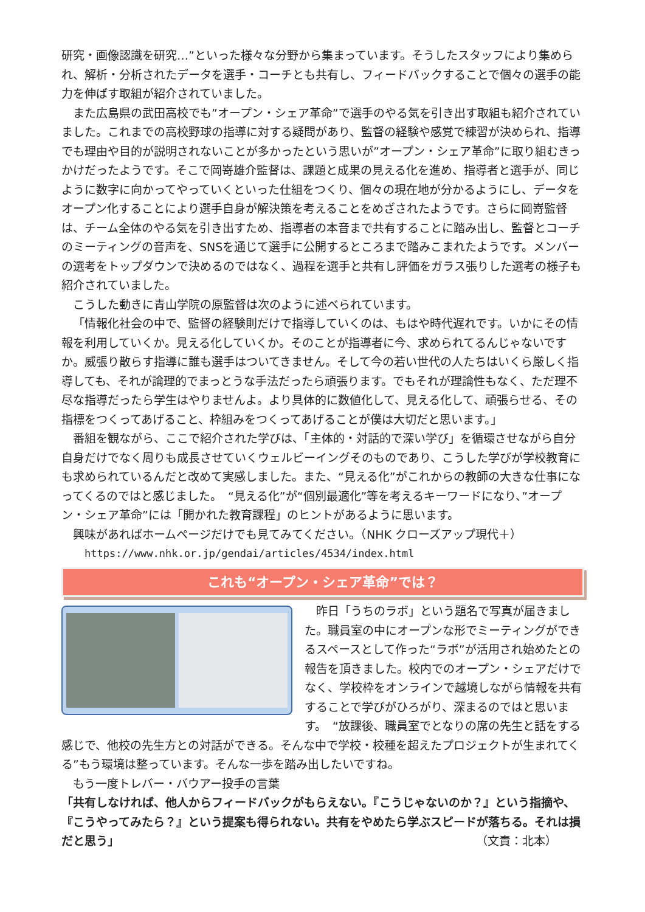研究・画像認識を研究…”といった様々な分野から集まっています。そうしたスタッフにより集められ、解析・分析されたデータを選手・コーチとも共有し、フィードバックすることで個々の選手の能力を伸ばす取組が紹介されていました。
また広島県の武田高校でも”オープン・シェア革命”で選手のやる気を引き出す取組も紹介されていました。これまでの高校野球の指導に対する疑問があり、監督の経験や感覚で練習が決められ、指導でも理由や目的が説明されないことが多かったという思いが”オープン・シェア革命”に取り組むきっかけだったようです。そこで岡嵜雄介監督は、課題と成果の見える化を進め、指導者と選手が、同じように数字に向かってやっていくといった仕組をつくり、個々の現在地が分かるようにし、データをオープン化することにより選手自身が解決策を考えることをめざされたようです。さらに岡嵜監督は、チーム全体のやる気を引き出すため、指導者の本音まで共有することに踏み出し、監督とコーチのミーティングの音声を、SNSを通じて選手に公開するところまで踏みこまれたようです。メンバーの選考をトップダウンで決めるのではなく、過程を選手と共有し評価をガラス張りした選考の様子も紹介されていました。
こうした動きに青山学院の原監督は次のように述べられています。
「情報化社会の中で、監督の経験則だけで指導していくのは、もはや時代遅れです。いかにその情報を利用していくか。見える化していくか。そのことが指導者に今、求められてるんじゃないですか。威張り散らす指導に誰も選手はついてきません。そして今の若い世代の人たちはいくら厳しく指導しても、それが論理的でまっとうな手法だったら頑張ります。でもそれが理論性もなく、ただ理不尽な指導だったら学生はやりませんよ。より具体的に数値化して、見える化して、頑張らせる、その指標をつくってあげること、枠組みをつくってあげることが僕は大切だと思います。」
番組を観ながら、ここで紹介された学びは、「主体的・対話的で深い学び」を循環させながら自分自身だけでなく周りも成長させていくウェルビーイングそのものであり、こうした学びが学校教育にも求められているんだと改めて実感しました。また、“見える化”がこれからの教師の大きな仕事になってくるのではと感じました。　“見える化”が“個別最適化”等を考えるキーワードになり、”オープン・シェア革命”には「開かれた教育課程」のヒントがあるように思います。
興味があればホームページだけでも見てみてください。（NHK クローズアップ現代＋）
https://www.nhk.or.jp/gendai/articles/4534/index.html
これも“オープン・シェア革命”では？
昨日「うちのラボ」という題名で写真が届きました。職員室の中にオープンな形でミーティングができるスペースとして作った“ラボ”が活用され始めたとの報告を頂きました。校内でのオープン・シェアだけでなく、学校枠をオンラインで越境しながら情報を共有することで学びがひろがり、深まるのではと思います。　“放課後、職員室でとなりの席の先生と話をする感じで、他校の先生方との対話ができる。そんな中で学校・校種を超えたプロジェクトが生まれてくる”もう環境は整っています。そんな一歩を踏み出したいですね。
もう一度トレバー・バウアー投手の言葉
「共有しなければ、他人からフィードバックがもらえない。『こうじゃないのか？』という指摘や、『こうやってみたら？』という提案も得られない。共有をやめたら学ぶスピードが落ちる。それは損だと思う」 （文責：北本）